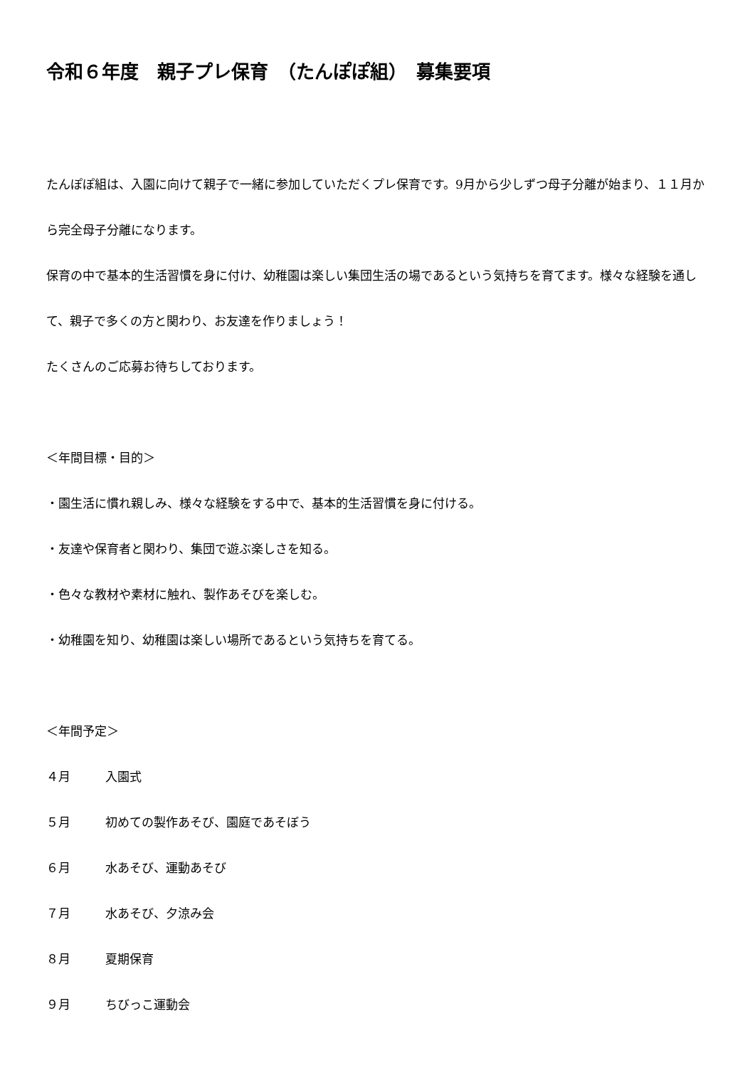令和６年度　親子プレ保育　（たんぽぽ組）　募集要項
たんぽぽ組は、入園に向けて親子で一緒に参加していただくプレ保育です。9月から少しずつ母子分離が始まり、１１月から完全母子分離になります。
保育の中で基本的生活習慣を身に付け、幼稚園は楽しい集団生活の場であるという気持ちを育てます。様々な経験を通して、親子で多くの方と関わり、お友達を作りましょう！
たくさんのご応募お待ちしております。
＜年間目標・目的＞
・園生活に慣れ親しみ、様々な経験をする中で、基本的生活習慣を身に付ける。
・友達や保育者と関わり、集団で遊ぶ楽しさを知る。
・色々な教材や素材に触れ、製作あそびを楽しむ。
・幼稚園を知り、幼稚園は楽しい場所であるという気持ちを育てる。
＜年間予定＞
４月 入園式
５月 初めての製作あそび、園庭であそぼう
６月 水あそび、運動あそび
７月 水あそび、夕涼み会
８月 夏期保育
９月 ちびっこ運動会